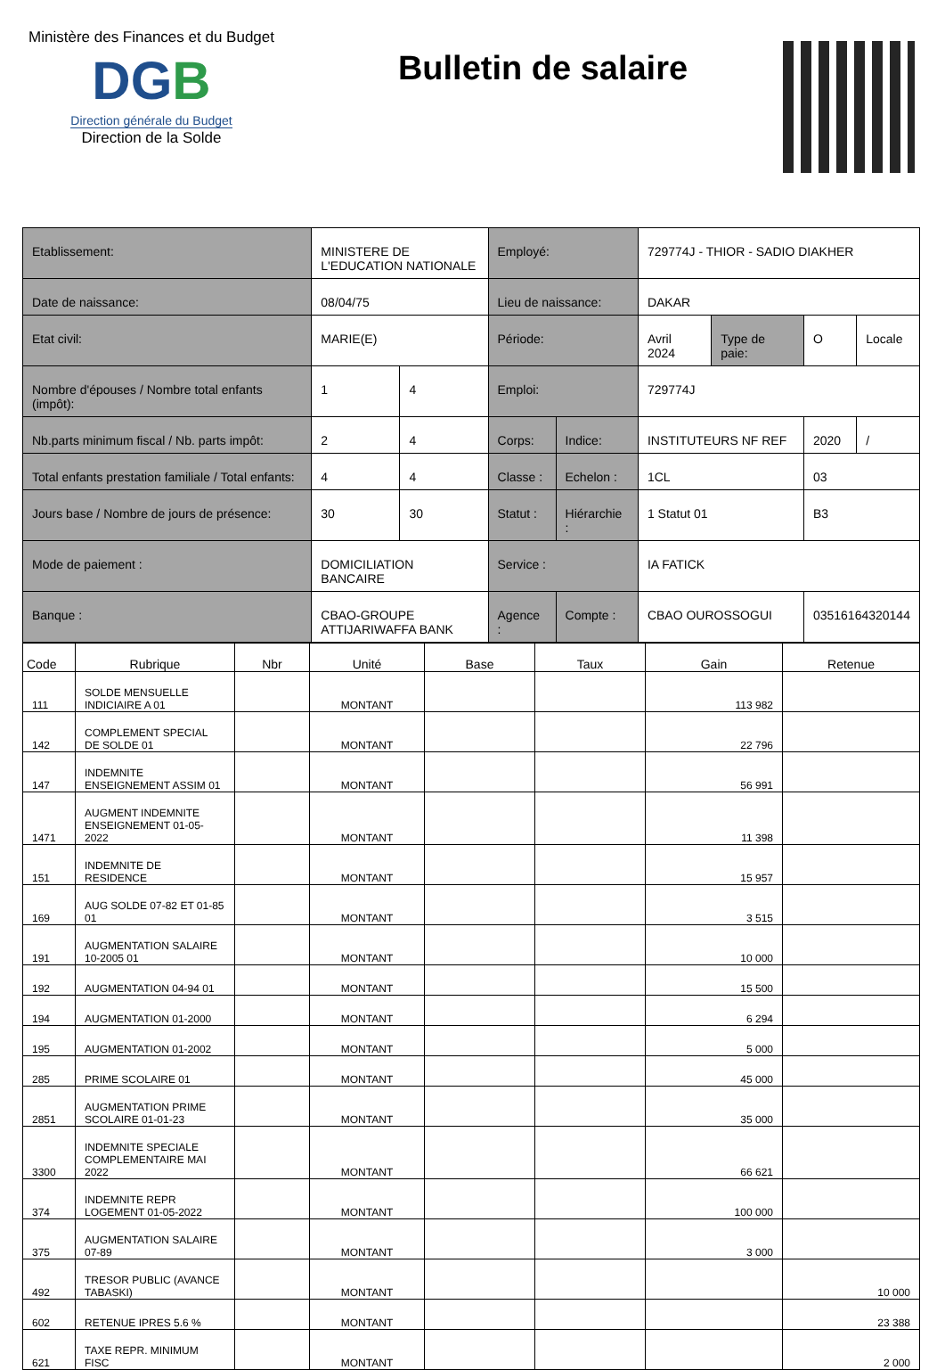Ministère des Finances et du Budget
DGB
Direction générale du Budget
Direction de la Solde
Bulletin de salaire
| Etablissement: | MINISTERE DE L'EDUCATION NATIONALE | | Employé: | | 729774J - THIOR - SADIO DIAKHER | | | |
| Date de naissance: | 08/04/75 | | Lieu de naissance: | | DAKAR | | | |
| Etat civil: | MARIE(E) | | Période: | | Avril 2024 | Type de paie: | O | Locale |
| Nombre d'épouses / Nombre total enfants (impôt): | 1 | 4 | Emploi: | | 729774J | | | |
| Nb.parts minimum fiscal / Nb. parts impôt: | 2 | 4 | Corps: | Indice: | INSTITUTEURS NF REF | | 2020 | / |
| Total enfants prestation familiale / Total enfants: | 4 | 4 | Classe : | Echelon : | 1CL | | 03 | |
| Jours base / Nombre de jours de présence: | 30 | 30 | Statut : | Hiérarchie : | 1 Statut 01 | | B3 | |
| Mode de paiement : | DOMICILIATION BANCAIRE | | Service : | | IA FATICK | | | |
| Banque : | CBAO-GROUPE ATTIJARIWAFFA BANK | | Agence : | Compte : | CBAO OUROSSOGUI | | 03516164320144 | |
| Code | Rubrique | Nbr | Unité | Base | Taux | Gain | Retenue |
| --- | --- | --- | --- | --- | --- | --- | --- |
| 111 | SOLDE MENSUELLE INDICIAIRE A 01 | | MONTANT | | | 113 982 | |
| 142 | COMPLEMENT SPECIAL DE SOLDE 01 | | MONTANT | | | 22 796 | |
| 147 | INDEMNITE ENSEIGNEMENT ASSIM 01 | | MONTANT | | | 56 991 | |
| 1471 | AUGMENT INDEMNITE ENSEIGNEMENT 01-05-2022 | | MONTANT | | | 11 398 | |
| 151 | INDEMNITE DE RESIDENCE | | MONTANT | | | 15 957 | |
| 169 | AUG SOLDE 07-82 ET 01-85 01 | | MONTANT | | | 3 515 | |
| 191 | AUGMENTATION SALAIRE 10-2005 01 | | MONTANT | | | 10 000 | |
| 192 | AUGMENTATION 04-94 01 | | MONTANT | | | 15 500 | |
| 194 | AUGMENTATION 01-2000 | | MONTANT | | | 6 294 | |
| 195 | AUGMENTATION 01-2002 | | MONTANT | | | 5 000 | |
| 285 | PRIME SCOLAIRE 01 | | MONTANT | | | 45 000 | |
| 2851 | AUGMENTATION PRIME SCOLAIRE 01-01-23 | | MONTANT | | | 35 000 | |
| 3300 | INDEMNITE SPECIALE COMPLEMENTAIRE MAI 2022 | | MONTANT | | | 66 621 | |
| 374 | INDEMNITE REPR LOGEMENT 01-05-2022 | | MONTANT | | | 100 000 | |
| 375 | AUGMENTATION SALAIRE 07-89 | | MONTANT | | | 3 000 | |
| 492 | TRESOR PUBLIC (AVANCE TABASKI) | | MONTANT | | | | 10 000 |
| 602 | RETENUE IPRES 5.6 % | | MONTANT | | | | 23 388 |
| 621 | TAXE REPR. MINIMUM FISC | | MONTANT | | | | 2 000 |